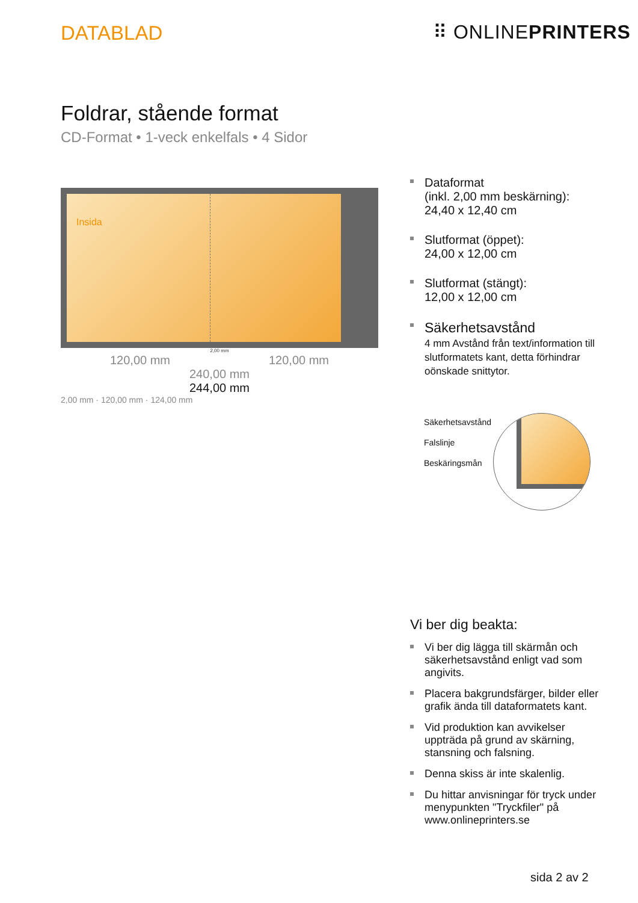DATABLAD ⠿ ONLINEPRINTERS
Foldrar, stående format
CD-Format • 1-veck enkelfals • 4 Sidor
Insida
2,00 mm
120,00 mm 120,00 mm
240,00 mm
244,00 mm
2,00 mm · 120,00 mm · 124,00 mm
Dataformat
(inkl. 2,00 mm beskärning):
24,40 x 12,40 cm
Slutformat (öppet):
24,00 x 12,00 cm
Slutformat (stängt):
12,00 x 12,00 cm
Säkerhetsavstånd
4 mm Avstånd från text/information till slutformatets kant, detta förhindrar oönskade snittytor.
Säkerhetsavstånd
Falslinje
Beskäringsmån
Vi ber dig beakta:
Vi ber dig lägga till skärmån och säkerhetsavstånd enligt vad som angivits.
Placera bakgrundsfärger, bilder eller grafik ända till dataformatets kant.
Vid produktion kan avvikelser uppträda på grund av skärning, stansning och falsning.
Denna skiss är inte skalenlig.
Du hittar anvisningar för tryck under menypunkten "Tryckfiler" på www.onlineprinters.se
sida 2 av 2